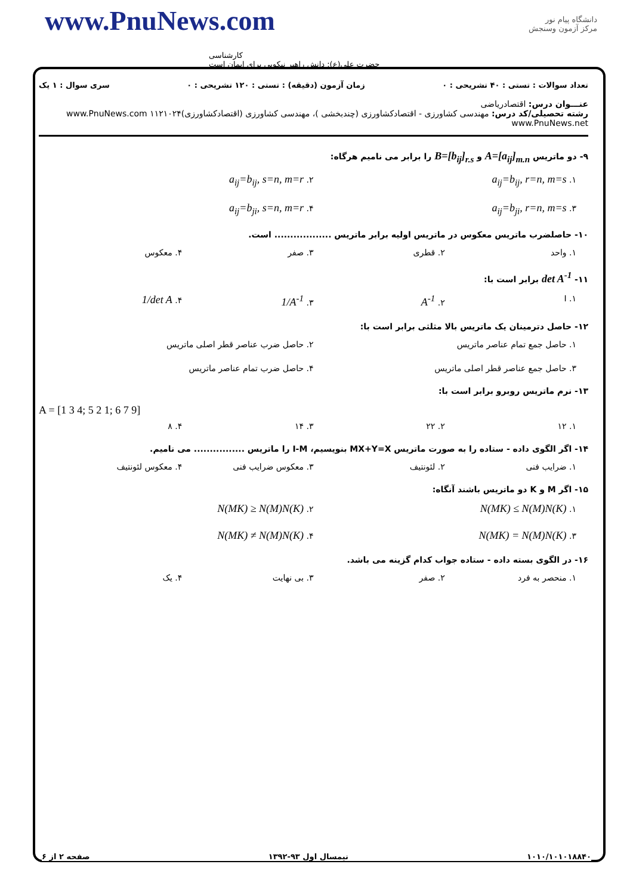www.PnuNews.com
کارشناسی
حضرت علی(ع): دانش راهبر نیکویی برای ایمان است
دانشگاه پیام نور
مرکز آزمون وسنجش
تعداد سوالات : تستی : ۴۰ تشریحی : ۰ زمان آزمون (دقیقه) : تستی : ۱۲۰ تشریحی : ۰ سری سوال : ۱ یک
عنـــوان درس: اقتصادریاضی
رشته تحصیلی/کد درس: مهندسی کشاورزی - اقتصادکشاورزی (چندبخشی )، مهندسی کشاورزی (اقتصادکشاورزی)۱۱۲۱۰۲۴ www.PnuNews.com www.PnuNews.net
۹- دو ماتریس A=[a<sub>ij</sub>]<sub>m.n</sub> و B=[b<sub>ij</sub>]<sub>r.s</sub> را برابر می نامیم هرگاه:
۱. a<sub>ij</sub>=b<sub>ij</sub>, r=n, m=s ۲. a<sub>ij</sub>=b<sub>ij</sub>, s=n, m=r ۳. a<sub>ij</sub>=b<sub>ji</sub>, r=n, m=s ۴. a<sub>ij</sub>=b<sub>ji</sub>, s=n, m=r
۱۰- حاصلضرب ماتریس معکوس در ماتریس اولیه برابر ماتریس .................. است.
۱. واحد ۲. قطری ۳. صفر ۴. معکوس
۱۱- det A<sup>-1</sup> برابر است با:
۱. I ۲. A<sup>-1</sup> ۳. 1/A<sup>-1</sup> ۴. 1/det A
۱۲- حاصل دترمینان یک ماتریس بالا مثلثی برابر است با:
۱. حاصل جمع تمام عناصر ماتریس ۲. حاصل ضرب عناصر قطر اصلی ماتریس ۳. حاصل جمع عناصر قطر اصلی ماتریس ۴. حاصل ضرب تمام عناصر ماتریس
۱۳- نرم ماتریس روبرو برابر است با:
A = [1 3 4; 5 2 1; 6 7 9]
۱. ۱۲ ۲. ۲۲ ۳. ۱۴ ۴. ۸
۱۴- اگر الگوی داده - ستاده را به صورت ماتریس MX+Y=X بنویسیم، I-M را ماتریس ................ می نامیم.
۱. ضرایب فنی ۲. لئونتیف ۳. معکوس ضرایب فنی ۴. معکوس لئونتیف
۱۵- اگر M و K دو ماتریس باشند آنگاه:
۱. N(MK) ≤ N(M)N(K) ۲. N(MK) ≥ N(M)N(K) ۳. N(MK) = N(M)N(K) ۴. N(MK) ≠ N(M)N(K)
۱۶- در الگوی بسته داده - ستاده جواب کدام گزینه می باشد.
۱. منحصر به فرد ۲. صفر ۳. بی نهایت ۴. یک
۱۰۱۰/۱۰۱۰۱۸۸۴۰ نیمسال اول ۹۳-۱۳۹۲ صفحه ۲ از ۶